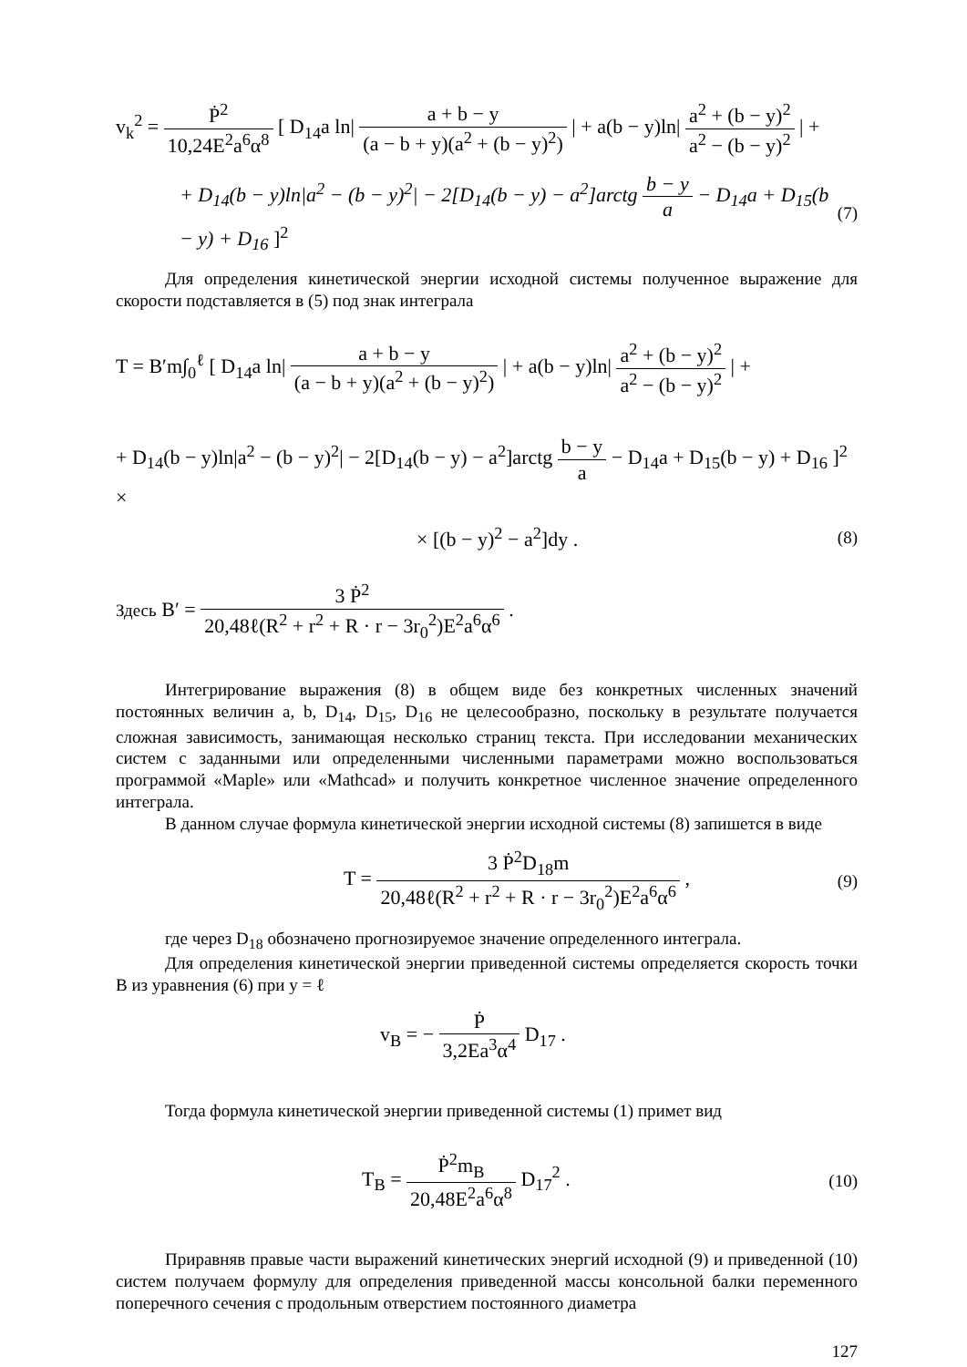v<sub>k</sub><sup>2</sup> = Ṗ<sup>2</sup> 10,24E<sup>2</sup>a<sup>6</sup>α<sup>8</sup> [ D<sub>14</sub>a ln| a + b − y (a − b + y)(a<sup>2</sup> + (b − y)<sup>2</sup>) | + a(b − y)ln| a<sup>2</sup> + (b − y)<sup>2</sup> a<sup>2</sup> − (b − y)<sup>2</sup> | +
+ D<sub>14</sub>(b − y)ln|a<sup>2</sup> − (b − y)<sup>2</sup>| − 2[D<sub>14</sub>(b − y) − a<sup>2</sup>]arctg b − y a − D<sub>14</sub>a + D<sub>15</sub>(b − y) + D<sub>16</sub> ]<sup>2</sup>
(7)
Для определения кинетической энергии исходной системы полученное выражение для скорости подставляется в (5) под знак интеграла
T = B′m∫<sub>0</sub><sup>ℓ</sup> [ D<sub>14</sub>a ln| a + b − y (a − b + y)(a<sup>2</sup> + (b − y)<sup>2</sup>) | + a(b − y)ln| a<sup>2</sup> + (b − y)<sup>2</sup> a<sup>2</sup> − (b − y)<sup>2</sup> | +
+ D<sub>14</sub>(b − y)ln|a<sup>2</sup> − (b − y)<sup>2</sup>| − 2[D<sub>14</sub>(b − y) − a<sup>2</sup>]arctg b − y a − D<sub>14</sub>a + D<sub>15</sub>(b − y) + D<sub>16</sub> ]<sup>2</sup> ×
× [(b − y)<sup>2</sup> − a<sup>2</sup>]dy .
(8)
Здесь B′ = 3 Ṗ<sup>2</sup> 20,48ℓ(R<sup>2</sup> + r<sup>2</sup> + R · r − 3r<sub>0</sub><sup>2</sup>)E<sup>2</sup>a<sup>6</sup>α<sup>6</sup> .
Интегрирование выражения (8) в общем виде без конкретных численных значений постоянных величин a, b, D<sub>14</sub>, D<sub>15</sub>, D<sub>16</sub> не целесообразно, поскольку в результате получается сложная зависимость, занимающая несколько страниц текста. При исследовании механических систем с заданными или определенными численными параметрами можно воспользоваться программой «Maple» или «Mathcad» и получить конкретное численное значение определенного интеграла.
В данном случае формула кинетической энергии исходной системы (8) запишется в виде
T = 3 Ṗ<sup>2</sup>D<sub>18</sub>m 20,48ℓ(R<sup>2</sup> + r<sup>2</sup> + R · r − 3r<sub>0</sub><sup>2</sup>)E<sup>2</sup>a<sup>6</sup>α<sup>6</sup> ,
(9)
где через D<sub>18</sub> обозначено прогнозируемое значение определенного интеграла.
Для определения кинетической энергии приведенной системы определяется скорость точки B из уравнения (6) при y = ℓ
v<sub>B</sub> = − Ṗ 3,2Ea<sup>3</sup>α<sup>4</sup> D<sub>17</sub> .
Тогда формула кинетической энергии приведенной системы (1) примет вид
T<sub>B</sub> = Ṗ<sup>2</sup>m<sub>B</sub> 20,48E<sup>2</sup>a<sup>6</sup>α<sup>8</sup> D<sub>17</sub><sup>2</sup> .
(10)
Приравняв правые части выражений кинетических энергий исходной (9) и приведенной (10) систем получаем формулу для определения приведенной массы консольной балки переменного поперечного сечения с продольным отверстием постоянного диаметра
127